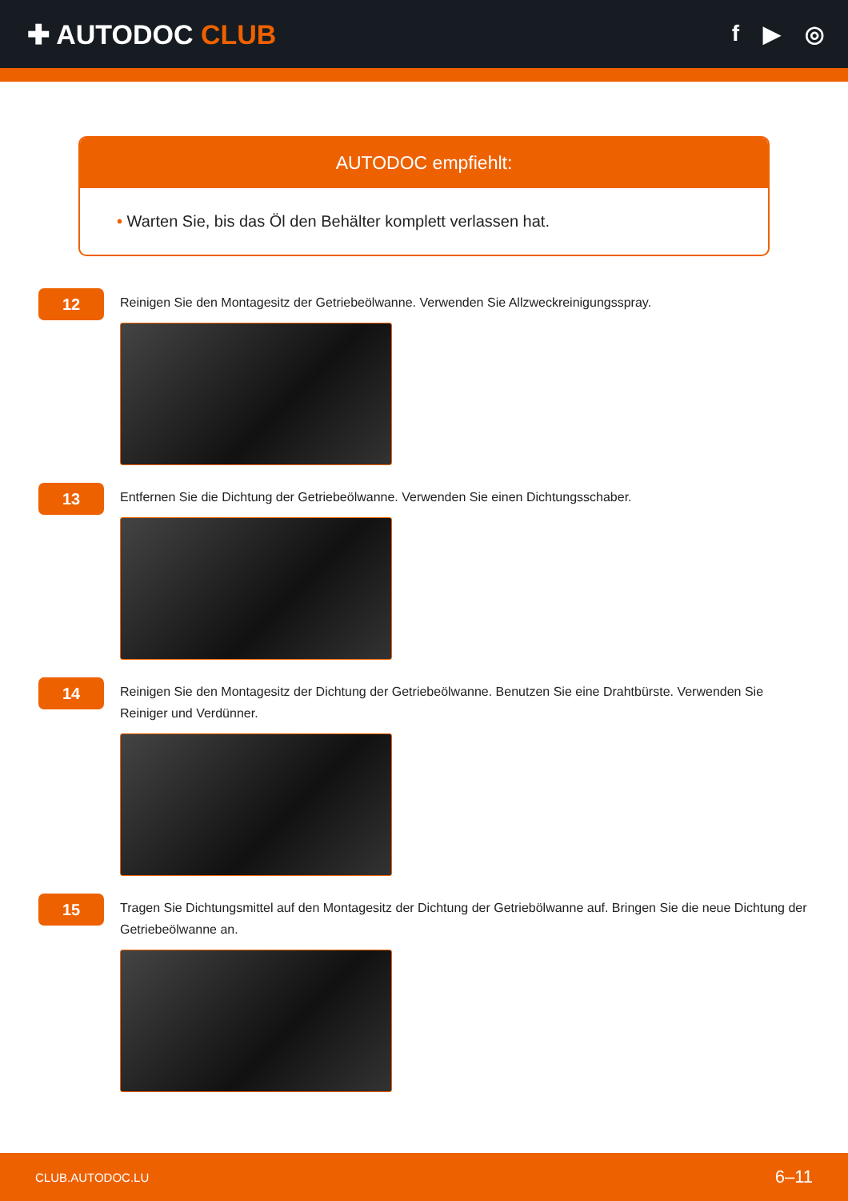✚ AUTODOC CLUB
f ▶ ◎
AUTODOC empfiehlt:
• Warten Sie, bis das Öl den Behälter komplett verlassen hat.
12
Reinigen Sie den Montagesitz der Getriebeölwanne. Verwenden Sie Allzweckreinigungsspray.
13
Entfernen Sie die Dichtung der Getriebeölwanne. Verwenden Sie einen Dichtungsschaber.
14
Reinigen Sie den Montagesitz der Dichtung der Getriebeölwanne. Benutzen Sie eine Drahtbürste. Verwenden Sie Reiniger und Verdünner.
15
Tragen Sie Dichtungsmittel auf den Montagesitz der Dichtung der Getriebölwanne auf. Bringen Sie die neue Dichtung der Getriebeölwanne an.
CLUB.AUTODOC.LU 6–11